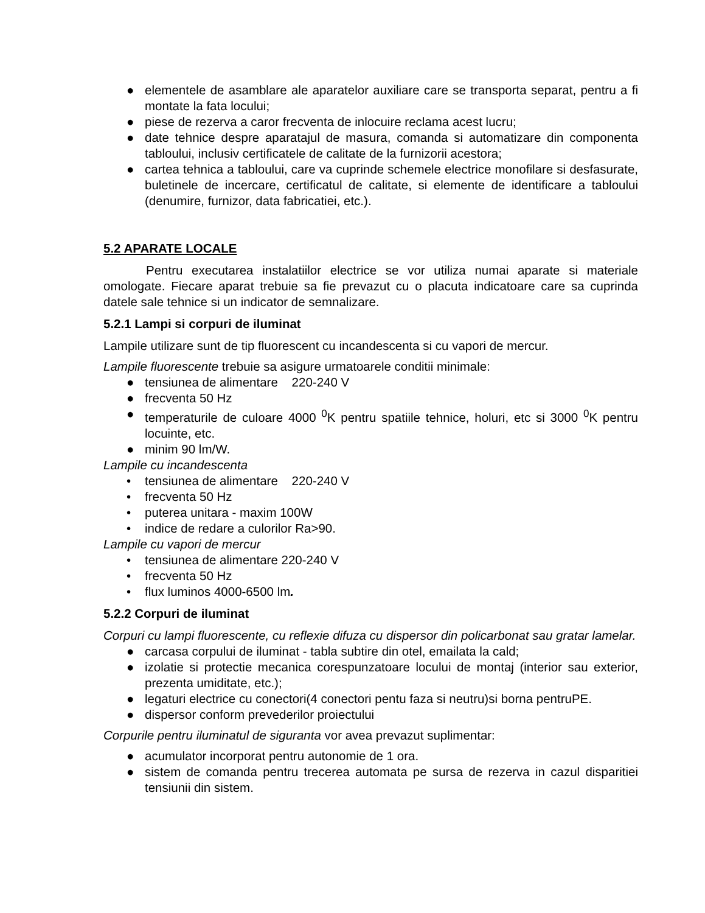● elementele de asamblare ale aparatelor auxiliare care se transporta separat, pentru a fi montate la fata locului;
● piese de rezerva a caror frecventa de inlocuire reclama acest lucru;
● date tehnice despre aparatajul de masura, comanda si automatizare din componenta tabloului, inclusiv certificatele de calitate de la furnizorii acestora;
● cartea tehnica a tabloului, care va cuprinde schemele electrice monofilare si desfasurate, buletinele de incercare, certificatul de calitate, si elemente de identificare a tabloului (denumire, furnizor, data fabricatiei, etc.).
5.2 APARATE LOCALE
Pentru executarea instalatiilor electrice se vor utiliza numai aparate si materiale omologate. Fiecare aparat trebuie sa fie prevazut cu o placuta indicatoare care sa cuprinda datele sale tehnice si un indicator de semnalizare.
5.2.1 Lampi si corpuri de iluminat
Lampile utilizare sunt de tip fluorescent cu incandescenta si cu vapori de mercur.
Lampile fluorescente trebuie sa asigure urmatoarele conditii minimale:
● tensiunea de alimentare 220-240 V
● frecventa 50 Hz
● temperaturile de culoare 4000 <sup>0</sup>K pentru spatiile tehnice, holuri, etc si 3000 <sup>0</sup>K pentru locuinte, etc.
● minim 90 lm/W.
Lampile cu incandescenta
• tensiunea de alimentare 220-240 V
• frecventa 50 Hz
• puterea unitara - maxim 100W
• indice de redare a culorilor Ra>90.
Lampile cu vapori de mercur
• tensiunea de alimentare 220-240 V
• frecventa 50 Hz
• flux luminos 4000-6500 lm.
5.2.2 Corpuri de iluminat
Corpuri cu lampi fluorescente, cu reflexie difuza cu dispersor din policarbonat sau gratar lamelar.
● carcasa corpului de iluminat - tabla subtire din otel, emailata la cald;
● izolatie si protectie mecanica corespunzatoare locului de montaj (interior sau exterior, prezenta umiditate, etc.);
● legaturi electrice cu conectori(4 conectori pentu faza si neutru)si borna pentruPE.
● dispersor conform prevederilor proiectului
Corpurile pentru iluminatul de siguranta vor avea prevazut suplimentar:
● acumulator incorporat pentru autonomie de 1 ora.
● sistem de comanda pentru trecerea automata pe sursa de rezerva in cazul disparitiei tensiunii din sistem.